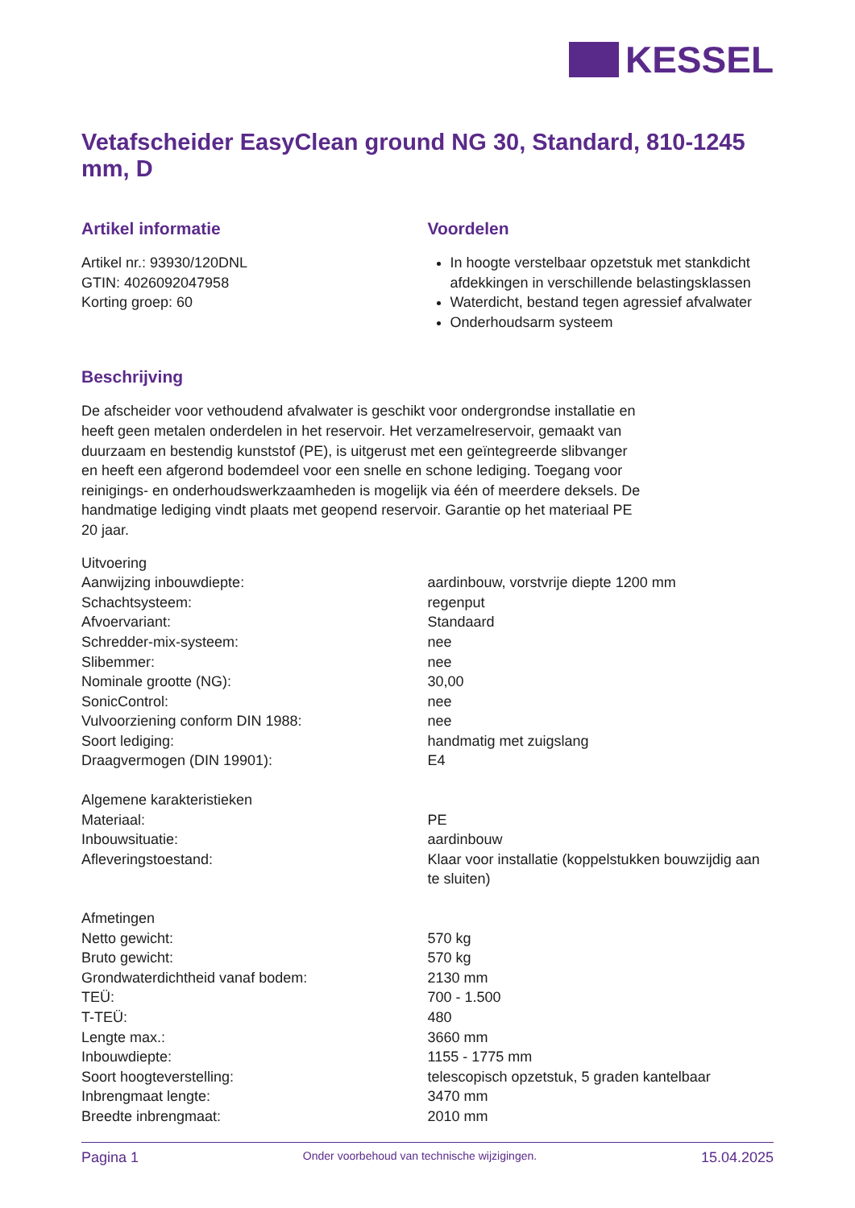KESSEL
Vetafscheider EasyClean ground NG 30, Standard, 810-1245 mm, D
Artikel informatie
Artikel nr.: 93930/120DNL
GTIN: 4026092047958
Korting groep: 60
Voordelen
In hoogte verstelbaar opzetstuk met stankdicht afdekkingen in verschillende belastingsklassen
Waterdicht, bestand tegen agressief afvalwater
Onderhoudsarm systeem
Beschrijving
De afscheider voor vethoudend afvalwater is geschikt voor ondergrondse installatie en heeft geen metalen onderdelen in het reservoir. Het verzamelreservoir, gemaakt van duurzaam en bestendig kunststof (PE), is uitgerust met een geïntegreerde slibvanger en heeft een afgerond bodemdeel voor een snelle en schone lediging. Toegang voor reinigings- en onderhoudswerkzaamheden is mogelijk via één of meerdere deksels. De handmatige lediging vindt plaats met geopend reservoir. Garantie op het materiaal PE 20 jaar.
| Uitvoering | |
| Aanwijzing inbouwdiepte: | aardinbouw, vorstvrije diepte 1200 mm |
| Schachtsysteem: | regenput |
| Afvoervariant: | Standaard |
| Schredder-mix-systeem: | nee |
| Slibemmer: | nee |
| Nominale grootte (NG): | 30,00 |
| SonicControl: | nee |
| Vulvoorziening conform DIN 1988: | nee |
| Soort lediging: | handmatig met zuigslang |
| Draagvermogen (DIN 19901): | E4 |
| Algemene karakteristieken | |
| Materiaal: | PE |
| Inbouwsituatie: | aardinbouw |
| Afleveringstoestand: | Klaar voor installatie (koppelstukken bouwzijdig aan te sluiten) |
| Afmetingen | |
| Netto gewicht: | 570 kg |
| Bruto gewicht: | 570 kg |
| Grondwaterdichtheid vanaf bodem: | 2130 mm |
| TEÜ: | 700 - 1.500 |
| T-TEÜ: | 480 |
| Lengte max.: | 3660 mm |
| Inbouwdiepte: | 1155 - 1775 mm |
| Soort hoogteverstelling: | telescopisch opzetstuk, 5 graden kantelbaar |
| Inbrengmaat lengte: | 3470 mm |
| Breedte inbrengmaat: | 2010 mm |
Pagina 1 Onder voorbehoud van technische wijzigingen. 15.04.2025